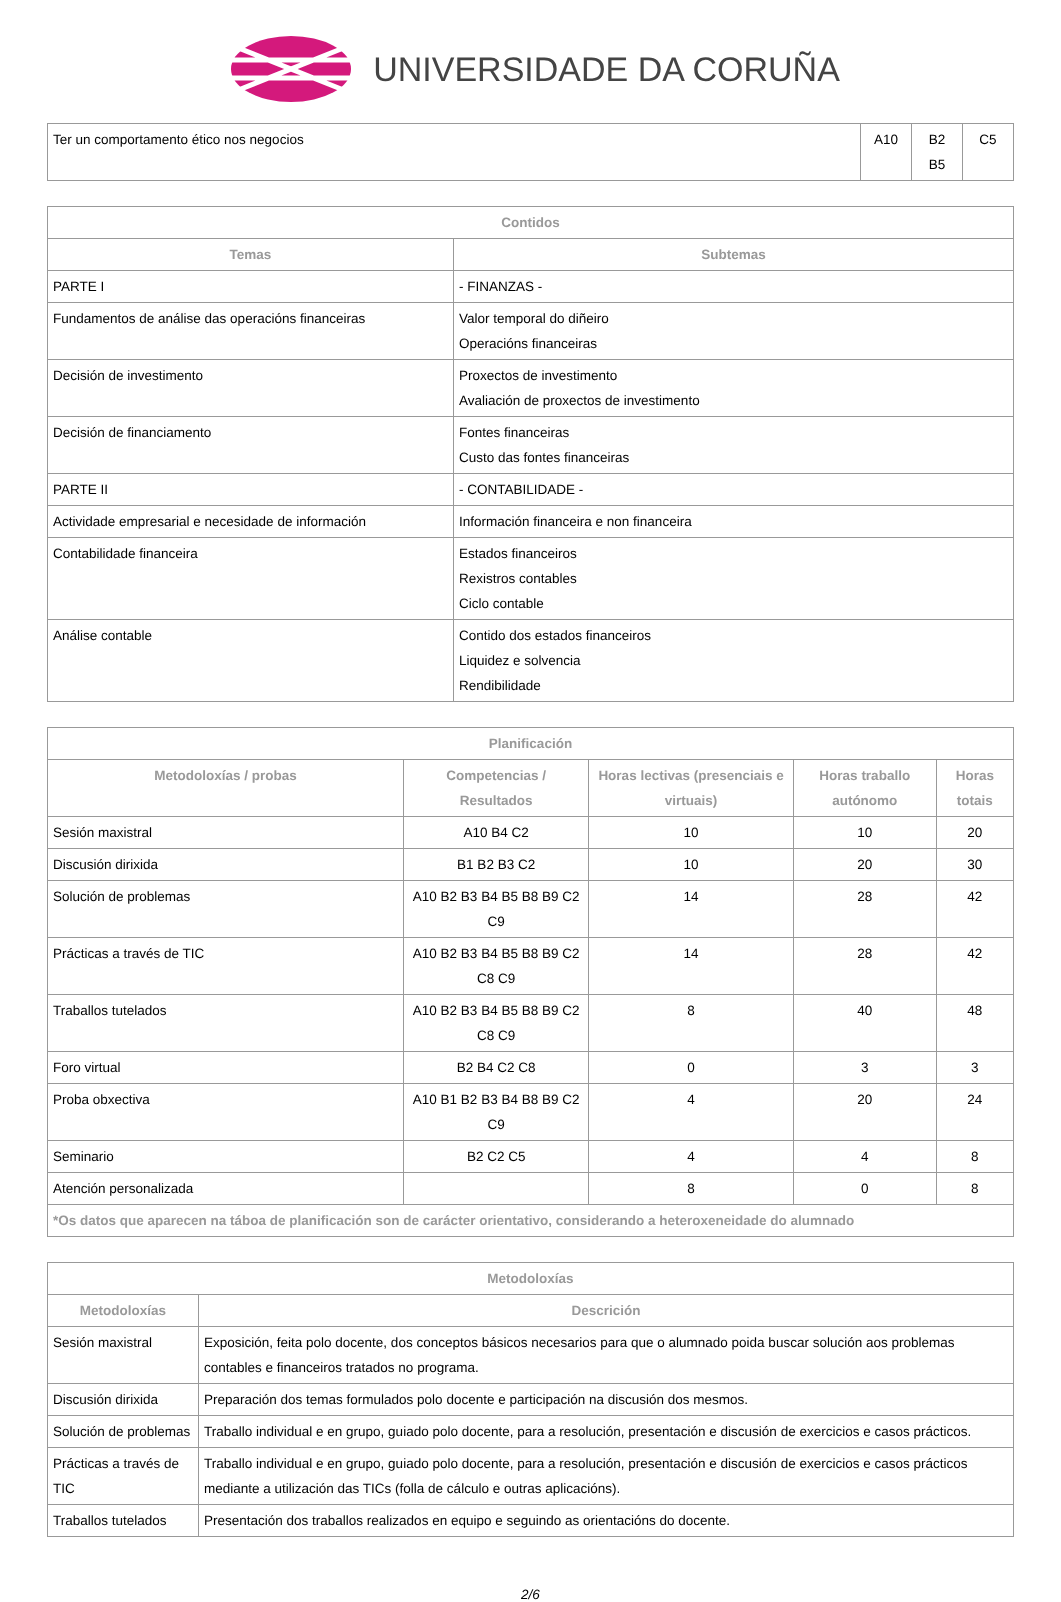UNIVERSIDADE DA CORUÑA
| Ter un comportamento ético nos negocios | A10 | B2 B5 | C5 |
| Contidos | |
| --- | --- |
| Temas | Subtemas |
| PARTE I | - FINANZAS - |
| Fundamentos de análise das operacións financeiras | Valor temporal do diñeiro Operacións financeiras |
| Decisión de investimento | Proxectos de investimento Avaliación de proxectos de investimento |
| Decisión de financiamento | Fontes financeiras Custo das fontes financeiras |
| PARTE II | - CONTABILIDADE - |
| Actividade empresarial e necesidade de información | Información financeira e non financeira |
| Contabilidade financeira | Estados financeiros Rexistros contables Ciclo contable |
| Análise contable | Contido dos estados financeiros Liquidez e solvencia Rendibilidade |
| Planificación | | | | |
| --- | --- | --- | --- | --- |
| Metodoloxías / probas | Competencias / Resultados | Horas lectivas (presenciais e virtuais) | Horas traballo autónomo | Horas totais |
| Sesión maxistral | A10 B4 C2 | 10 | 10 | 20 |
| Discusión dirixida | B1 B2 B3 C2 | 10 | 20 | 30 |
| Solución de problemas | A10 B2 B3 B4 B5 B8 B9 C2 C9 | 14 | 28 | 42 |
| Prácticas a través de TIC | A10 B2 B3 B4 B5 B8 B9 C2 C8 C9 | 14 | 28 | 42 |
| Traballos tutelados | A10 B2 B3 B4 B5 B8 B9 C2 C8 C9 | 8 | 40 | 48 |
| Foro virtual | B2 B4 C2 C8 | 0 | 3 | 3 |
| Proba obxectiva | A10 B1 B2 B3 B4 B8 B9 C2 C9 | 4 | 20 | 24 |
| Seminario | B2 C2 C5 | 4 | 4 | 8 |
| Atención personalizada | | 8 | 0 | 8 |
| *Os datos que aparecen na táboa de planificación son de carácter orientativo, considerando a heteroxeneidade do alumnado | | | | |
| Metodoloxías | |
| --- | --- |
| Metodoloxías | Descrición |
| Sesión maxistral | Exposición, feita polo docente, dos conceptos básicos necesarios para que o alumnado poida buscar solución aos problemas contables e financeiros tratados no programa. |
| Discusión dirixida | Preparación dos temas formulados polo docente e participación na discusión dos mesmos. |
| Solución de problemas | Traballo individual e en grupo, guiado polo docente, para a resolución, presentación e discusión de exercicios e casos prácticos. |
| Prácticas a través de TIC | Traballo individual e en grupo, guiado polo docente, para a resolución, presentación e discusión de exercicios e casos prácticos mediante a utilización das TICs (folla de cálculo e outras aplicacións). |
| Traballos tutelados | Presentación dos traballos realizados en equipo e seguindo as orientacións do docente. |
2/6